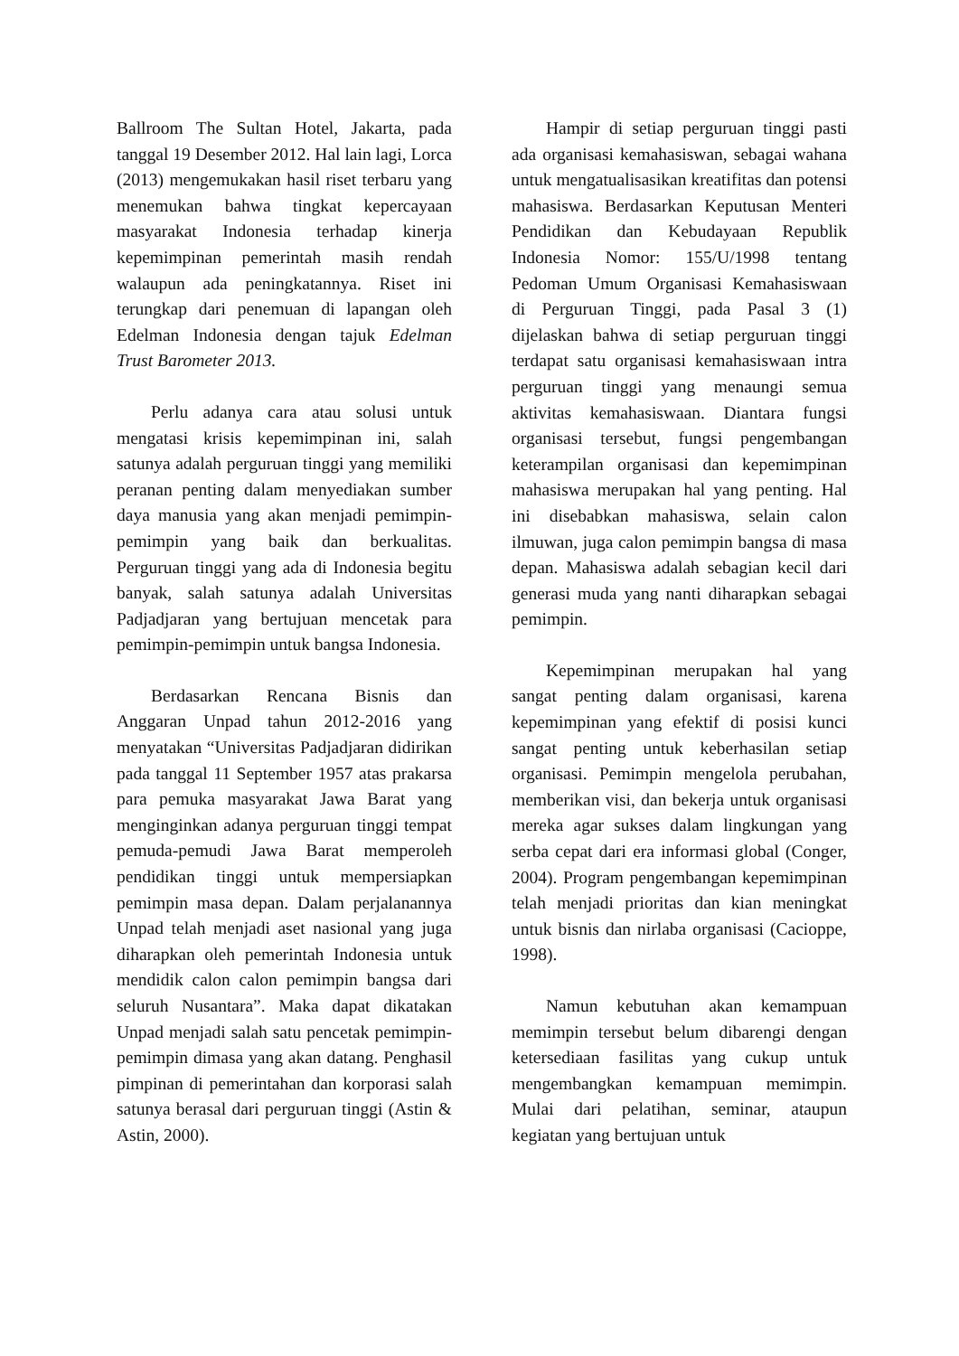Ballroom The Sultan Hotel, Jakarta, pada tanggal 19 Desember 2012. Hal lain lagi, Lorca (2013) mengemukakan hasil riset terbaru yang menemukan bahwa tingkat kepercayaan masyarakat Indonesia terhadap kinerja kepemimpinan pemerintah masih rendah walaupun ada peningkatannya. Riset ini terungkap dari penemuan di lapangan oleh Edelman Indonesia dengan tajuk Edelman Trust Barometer 2013.
Perlu adanya cara atau solusi untuk mengatasi krisis kepemimpinan ini, salah satunya adalah perguruan tinggi yang memiliki peranan penting dalam menyediakan sumber daya manusia yang akan menjadi pemimpin-pemimpin yang baik dan berkualitas. Perguruan tinggi yang ada di Indonesia begitu banyak, salah satunya adalah Universitas Padjadjaran yang bertujuan mencetak para pemimpin-pemimpin untuk bangsa Indonesia.
Berdasarkan Rencana Bisnis dan Anggaran Unpad tahun 2012-2016 yang menyatakan “Universitas Padjadjaran didirikan pada tanggal 11 September 1957 atas prakarsa para pemuka masyarakat Jawa Barat yang menginginkan adanya perguruan tinggi tempat pemuda-pemudi Jawa Barat memperoleh pendidikan tinggi untuk mempersiapkan pemimpin masa depan. Dalam perjalanannya Unpad telah menjadi aset nasional yang juga diharapkan oleh pemerintah Indonesia untuk mendidik calon calon pemimpin bangsa dari seluruh Nusantara”. Maka dapat dikatakan Unpad menjadi salah satu pencetak pemimpin-pemimpin dimasa yang akan datang. Penghasil pimpinan di pemerintahan dan korporasi salah satunya berasal dari perguruan tinggi (Astin & Astin, 2000).
Hampir di setiap perguruan tinggi pasti ada organisasi kemahasiswan, sebagai wahana untuk mengatualisasikan kreatifitas dan potensi mahasiswa. Berdasarkan Keputusan Menteri Pendidikan dan Kebudayaan Republik Indonesia Nomor: 155/U/1998 tentang Pedoman Umum Organisasi Kemahasiswaan di Perguruan Tinggi, pada Pasal 3 (1) dijelaskan bahwa di setiap perguruan tinggi terdapat satu organisasi kemahasiswaan intra perguruan tinggi yang menaungi semua aktivitas kemahasiswaan. Diantara fungsi organisasi tersebut, fungsi pengembangan keterampilan organisasi dan kepemimpinan mahasiswa merupakan hal yang penting. Hal ini disebabkan mahasiswa, selain calon ilmuwan, juga calon pemimpin bangsa di masa depan. Mahasiswa adalah sebagian kecil dari generasi muda yang nanti diharapkan sebagai pemimpin.
Kepemimpinan merupakan hal yang sangat penting dalam organisasi, karena kepemimpinan yang efektif di posisi kunci sangat penting untuk keberhasilan setiap organisasi. Pemimpin mengelola perubahan, memberikan visi, dan bekerja untuk organisasi mereka agar sukses dalam lingkungan yang serba cepat dari era informasi global (Conger, 2004). Program pengembangan kepemimpinan telah menjadi prioritas dan kian meningkat untuk bisnis dan nirlaba organisasi (Cacioppe, 1998).
Namun kebutuhan akan kemampuan memimpin tersebut belum dibarengi dengan ketersediaan fasilitas yang cukup untuk mengembangkan kemampuan memimpin. Mulai dari pelatihan, seminar, ataupun kegiatan yang bertujuan untuk